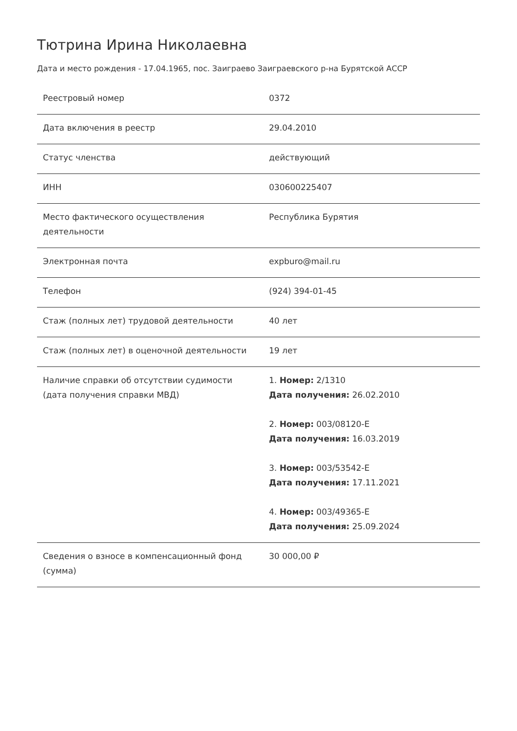Тютрина Ирина Николаевна
Дата и место рождения - 17.04.1965, пос. Заиграево Заиграевского р-на Бурятской АССР
| Реестровый номер | 0372 |
| Дата включения в реестр | 29.04.2010 |
| Статус членства | действующий |
| ИНН | 030600225407 |
| Место фактического осуществления деятельности | Республика Бурятия |
| Электронная почта | expburo@mail.ru |
| Телефон | (924) 394-01-45 |
| Стаж (полных лет) трудовой деятельности | 40 лет |
| Стаж (полных лет) в оценочной деятельности | 19 лет |
| Наличие справки об отсутствии судимости (дата получения справки МВД) | 1. Номер: 2/1310 Дата получения: 26.02.2010 2. Номер: 003/08120-Е Дата получения: 16.03.2019 3. Номер: 003/53542-Е Дата получения: 17.11.2021 4. Номер: 003/49365-Е Дата получения: 25.09.2024 |
| Сведения о взносе в компенсационный фонд (сумма) | 30 000,00 ₽ |